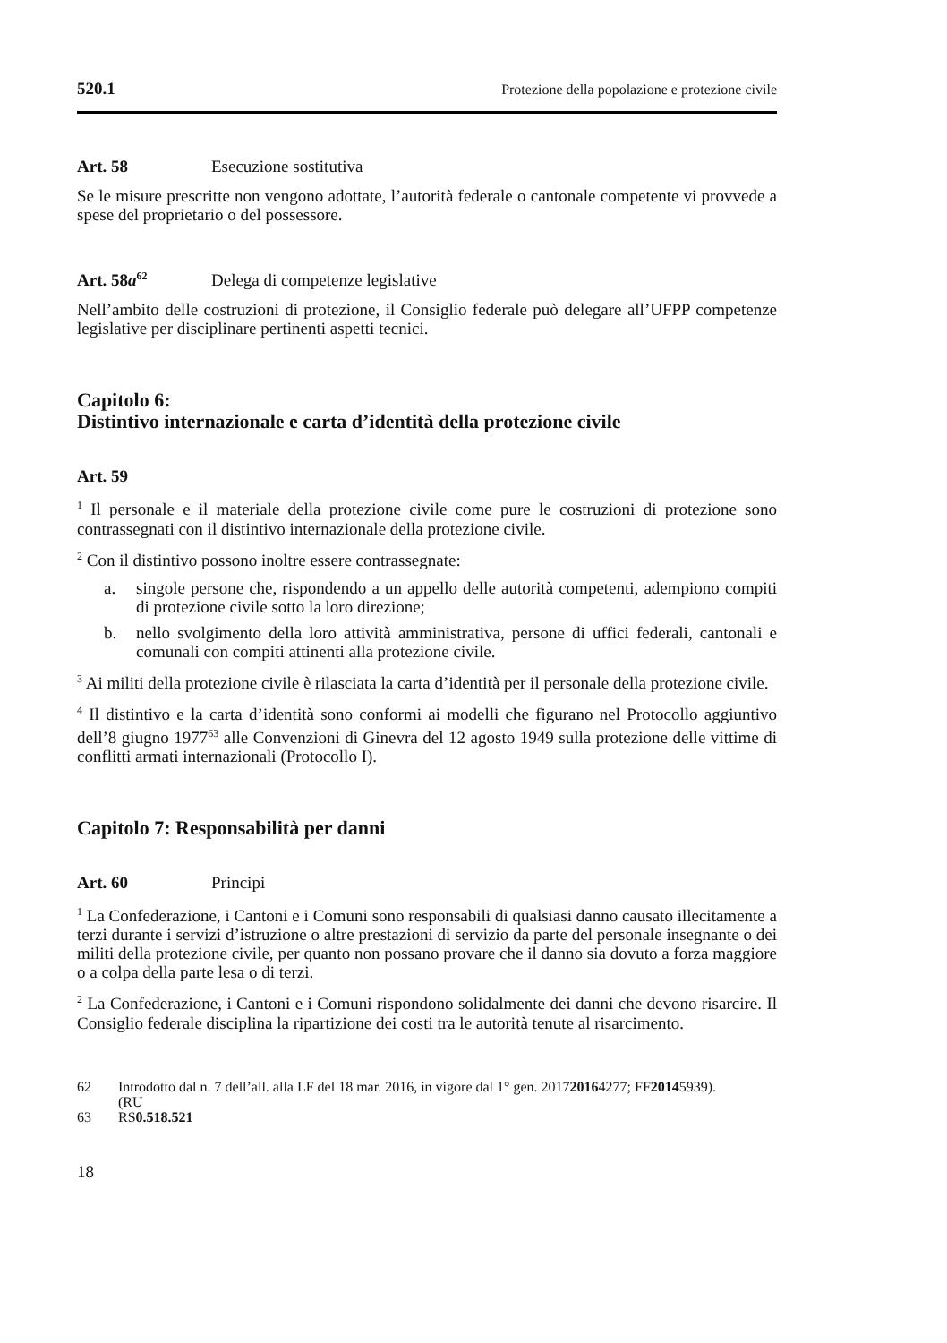520.1 Protezione della popolazione e protezione civile
Art. 58 Esecuzione sostitutiva
Se le misure prescritte non vengono adottate, l’autorità federale o cantonale competente vi provvede a spese del proprietario o del possessore.
Art. 58a<sup>62</sup> Delega di competenze legislative
Nell’ambito delle costruzioni di protezione, il Consiglio federale può delegare all’UFPP competenze legislative per disciplinare pertinenti aspetti tecnici.
Capitolo 6:
Distintivo internazionale e carta d’identità della protezione civile
Art. 59
<sup>1</sup> Il personale e il materiale della protezione civile come pure le costruzioni di protezione sono contrassegnati con il distintivo internazionale della protezione civile.
<sup>2</sup> Con il distintivo possono inoltre essere contrassegnate:
a. singole persone che, rispondendo a un appello delle autorità competenti, adempiono compiti di protezione civile sotto la loro direzione;
b. nello svolgimento della loro attività amministrativa, persone di uffici federali, cantonali e comunali con compiti attinenti alla protezione civile.
<sup>3</sup> Ai militi della protezione civile è rilasciata la carta d’identità per il personale della protezione civile.
<sup>4</sup> Il distintivo e la carta d’identità sono conformi ai modelli che figurano nel Protocollo aggiuntivo dell’8 giugno 1977<sup>63</sup> alle Convenzioni di Ginevra del 12 agosto 1949 sulla protezione delle vittime di conflitti armati internazionali (Protocollo I).
Capitolo 7: Responsabilità per danni
Art. 60 Principi
<sup>1</sup> La Confederazione, i Cantoni e i Comuni sono responsabili di qualsiasi danno causato illecitamente a terzi durante i servizi d’istruzione o altre prestazioni di servizio da parte del personale insegnante o dei militi della protezione civile, per quanto non possano provare che il danno sia dovuto a forza maggiore o a colpa della parte lesa o di terzi.
<sup>2</sup> La Confederazione, i Cantoni e i Comuni rispondono solidalmente dei danni che devono risarcire. Il Consiglio federale disciplina la ripartizione dei costi tra le autorità tenute al risarcimento.
62 Introdotto dal n. 7 dell’all. alla LF del 18 mar. 2016, in vigore dal 1° gen. 2017
(RU 2016 4277; FF 2014 5939).
63 RS 0.518.521
18